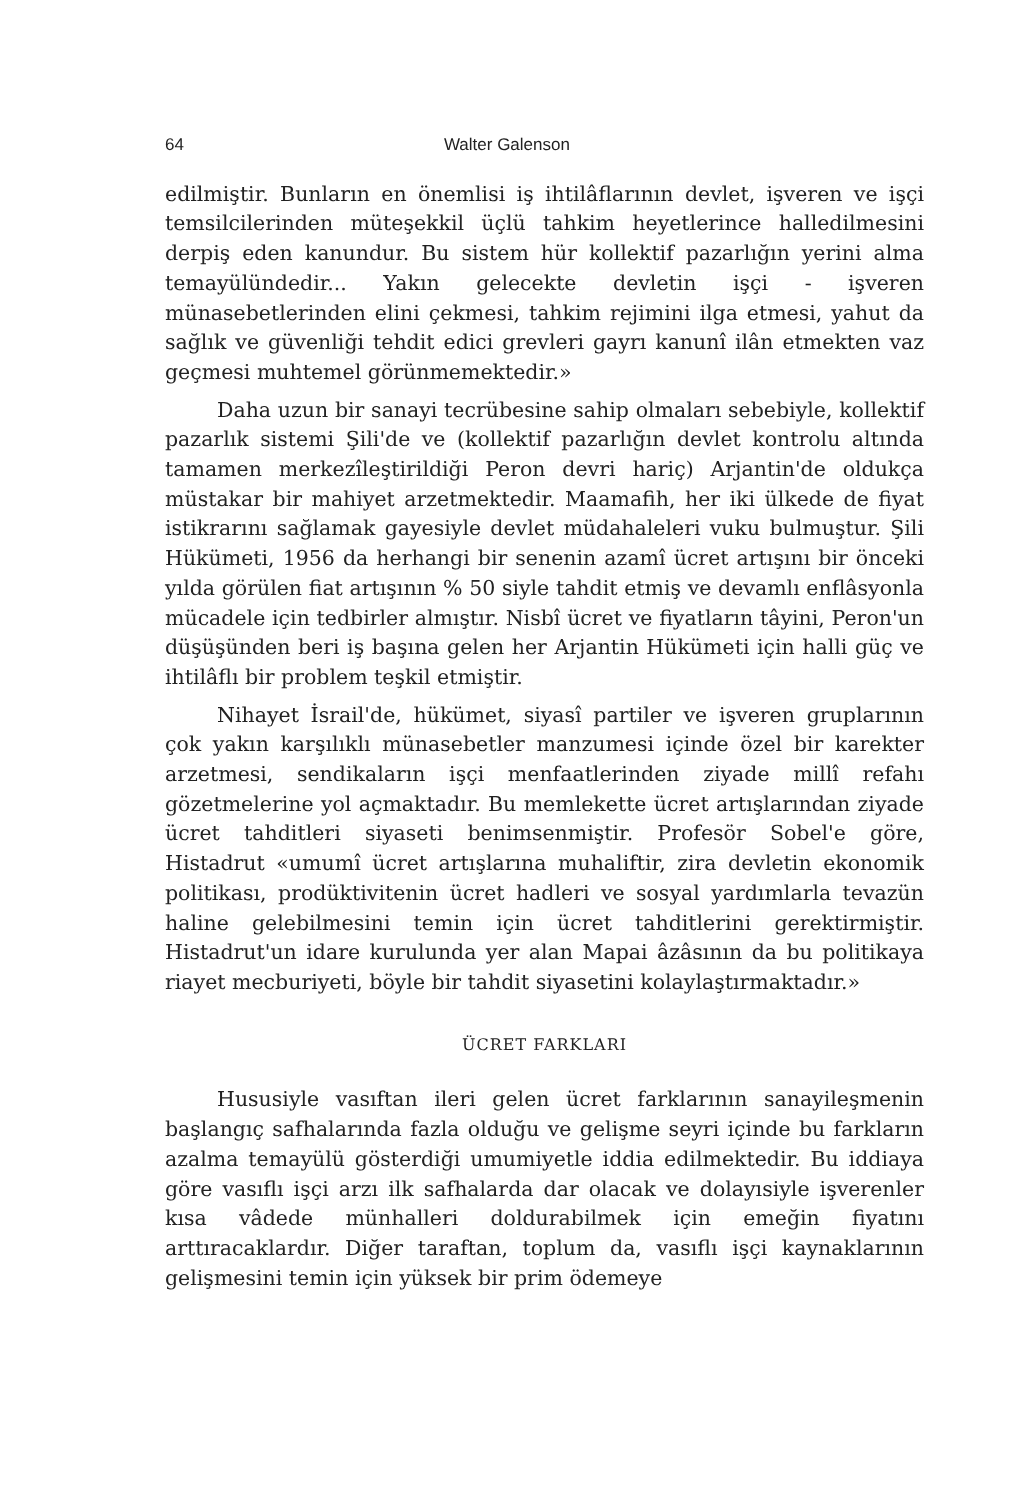64 Walter Galenson
edilmiştir. Bunların en önemlisi iş ihtilâflarının devlet, işveren ve işçi temsilcilerinden müteşekkil üçlü tahkim heyetlerince halledilmesini derpiş eden kanundur. Bu sistem hür kollektif pazarlığın yerini alma temayülündedir... Yakın gelecekte devletin işçi - işveren münasebetlerinden elini çekmesi, tahkim rejimini ilga etmesi, yahut da sağlık ve güvenliği tehdit edici grevleri gayrı kanunî ilân etmekten vaz geçmesi muhtemel görünmemektedir.»
Daha uzun bir sanayi tecrübesine sahip olmaları sebebiyle, kollektif pazarlık sistemi Şili'de ve (kollektif pazarlığın devlet kontrolu altında tamamen merkezîleştirildiği Peron devri hariç) Arjantin'de oldukça müstakar bir mahiyet arzetmektedir. Maamafih, her iki ülkede de fiyat istikrarını sağlamak gayesiyle devlet müdahaleleri vuku bulmuştur. Şili Hükümeti, 1956 da herhangi bir senenin azamî ücret artışını bir önceki yılda görülen fiat artışının % 50 siyle tahdit etmiş ve devamlı enflâsyonla mücadele için tedbirler almıştır. Nisbî ücret ve fiyatların tâyini, Peron'un düşüşünden beri iş başına gelen her Arjantin Hükümeti için halli güç ve ihtilâflı bir problem teşkil etmiştir.
Nihayet İsrail'de, hükümet, siyasî partiler ve işveren gruplarının çok yakın karşılıklı münasebetler manzumesi içinde özel bir karekter arzetmesi, sendikaların işçi menfaatlerinden ziyade millî refahı gözetmelerine yol açmaktadır. Bu memlekette ücret artışlarından ziyade ücret tahditleri siyaseti benimsenmiştir. Profesör Sobel'e göre, Histadrut «umumî ücret artışlarına muhaliftir, zira devletin ekonomik politikası, prodüktivitenin ücret hadleri ve sosyal yardımlarla tevazün haline gelebilmesini temin için ücret tahditlerini gerektirmiştir. Histadrut'un idare kurulunda yer alan Mapai âzâsının da bu politikaya riayet mecburiyeti, böyle bir tahdit siyasetini kolaylaştırmaktadır.»
ÜCRET FARKLARI
Hususiyle vasıftan ileri gelen ücret farklarının sanayileşmenin başlangıç safhalarında fazla olduğu ve gelişme seyri içinde bu farkların azalma temayülü gösterdiği umumiyetle iddia edilmektedir. Bu iddiaya göre vasıflı işçi arzı ilk safhalarda dar olacak ve dolayısiyle işverenler kısa vâdede münhalleri doldurabilmek için emeğin fiyatını arttıracaklardır. Diğer taraftan, toplum da, vasıflı işçi kaynaklarının gelişmesini temin için yüksek bir prim ödemeye